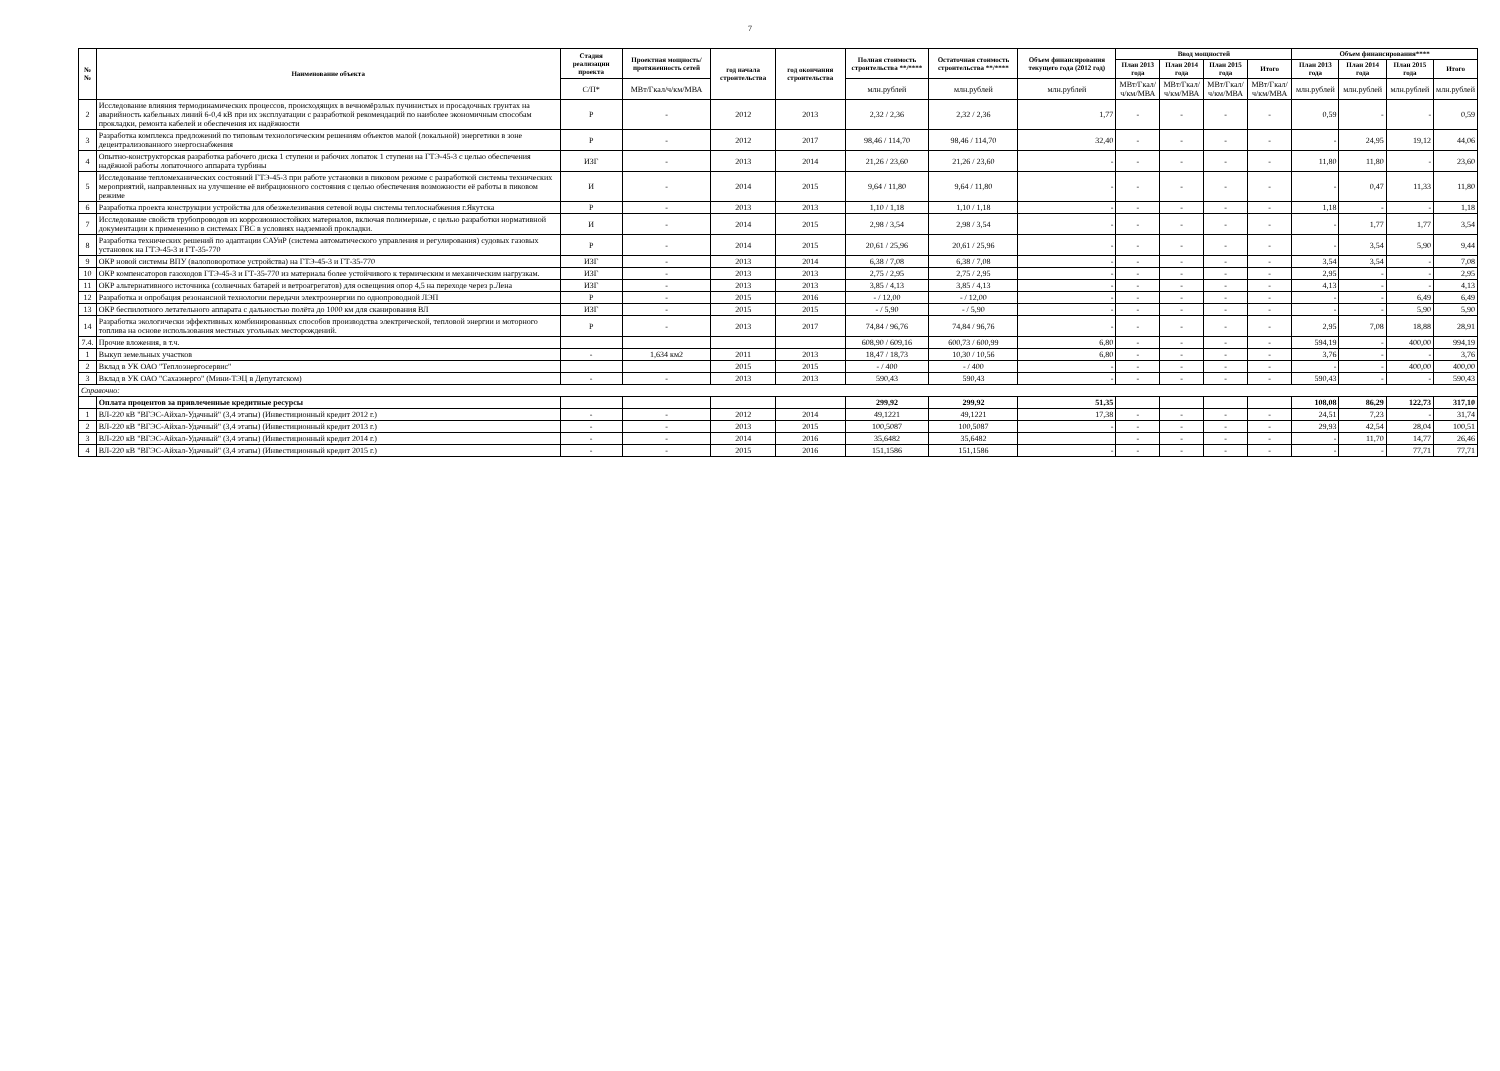7
| №№ | Наименование объекта | Стадия реализации проекта | Проектная мощность/ протяженность сетей | год начала строительства | год окончания строительства | Полная стоимость строительства **/**** | Остаточная стоимость строительства **/**** | Объем финансирования текущего года (2012 год) | Ввод мощностей | | | | Объем финансирования**** | | | |
| --- | --- | --- | --- | --- | --- | --- | --- | --- | --- | --- | --- | --- | --- | --- | --- | --- |
| | | | | | | | | | План 2013 года | План 2014 года | План 2015 года | Итого | План 2013 года | План 2014 года | План 2015 года | Итого |
| | | С/П* | МВт/Гкал/ч/км/МВА | | | млн.рублей | млн.рублей | млн.рублей | МВт/Гкал/ч/км/МВА | МВт/Гкал/ч/км/МВА | МВт/Гкал/ч/км/МВА | МВт/Гкал/ч/км/МВА | млн.рублей | млн.рублей | млн.рублей | млн.рублей |
| 2 | Исследование влияния термодинамических процессов, происходящих в вечномёрзлых пучинистых и просадочных грунтах на аварийность кабельных линий 6-0,4 кВ при их эксплуатации с разработкой рекомендаций по наиболее экономичным способам прокладки, ремонта кабелей и обеспечения их надёжности | Р | - | 2012 | 2013 | 2,32 / 2,36 | 2,32 / 2,36 | 1,77 | - | - | - | - | 0,59 | - | - | 0,59 |
| 3 | Разработка комплекса предложений по типовым технологическим решениям объектов малой (локальной) энергетики в зоне децентрализованного энергоснабжения | Р | - | 2012 | 2017 | 98,46 / 114,70 | 98,46 / 114,70 | 32,40 | - | - | - | - | - | 24,95 | 19,12 | 44,06 |
| 4 | Опытно-конструкторская разработка рабочего диска 1 ступени и рабочих лопаток 1 ступени на ГТЭ-45-3 с целью обеспечения надёжной работы лопаточного аппарата турбины | ИЗГ | - | 2013 | 2014 | 21,26 / 23,60 | 21,26 / 23,60 | - | - | - | - | - | 11,80 | 11,80 | - | 23,60 |
| 5 | Исследование тепломеханических состояний ГТЭ-45-3 при работе установки в пиковом режиме с разработкой системы технических мероприятий, направленных на улучшение её вибрационного состояния с целью обеспечения возможности её работы в пиковом режиме | И | - | 2014 | 2015 | 9,64 / 11,80 | 9,64 / 11,80 | - | - | - | - | - | - | 0,47 | 11,33 | 11,80 |
| 6 | Разработка проекта конструкции устройства для обезжелезивания сетевой воды системы теплоснабжения г.Якутска | Р | - | 2013 | 2013 | 1,10 / 1,18 | 1,10 / 1,18 | - | - | - | - | - | 1,18 | - | - | 1,18 |
| 7 | Исследование свойств трубопроводов из коррозионностойких материалов, включая полимерные, с целью разработки нормативной документации к применению в системах ГВС в условиях надземной прокладки. | И | - | 2014 | 2015 | 2,98 / 3,54 | 2,98 / 3,54 | - | - | - | - | - | - | 1,77 | 1,77 | 3,54 |
| 8 | Разработка технических решений по адаптации САУиР (система автоматического управления и регулирования) судовых газовых установок на ГТЭ-45-3 и ГТ-35-770 | Р | - | 2014 | 2015 | 20,61 / 25,96 | 20,61 / 25,96 | - | - | - | - | - | - | 3,54 | 5,90 | 9,44 |
| 9 | ОКР новой системы ВПУ (валоповоротное устройства) на ГТЭ-45-3 и ГТ-35-770 | ИЗГ | - | 2013 | 2014 | 6,38 / 7,08 | 6,38 / 7,08 | - | - | - | - | - | 3,54 | 3,54 | - | 7,08 |
| 10 | ОКР компенсаторов газоходов ГТЭ-45-3 и ГТ-35-770 из материала более устойчивого к термическим и механическим нагрузкам. | ИЗГ | - | 2013 | 2013 | 2,75 / 2,95 | 2,75 / 2,95 | - | - | - | - | - | 2,95 | - | - | 2,95 |
| 11 | ОКР альтернативного источника (солнечных батарей и ветроагрегатов) для освещения опор 4,5 на переходе через р.Лена | ИЗГ | - | 2013 | 2013 | 3,85 / 4,13 | 3,85 / 4,13 | - | - | - | - | - | 4,13 | - | - | 4,13 |
| 12 | Разработка и опробация резонансной технологии передачи электроэнергии по однопроводной ЛЭП | Р | - | 2015 | 2016 | - / 12,00 | - / 12,00 | - | - | - | - | - | - | - | 6,49 | 6,49 |
| 13 | ОКР беспилотного летательного аппарата с дальностью полёта до 1000 км для сканирования ВЛ | ИЗГ | - | 2015 | 2015 | - / 5,90 | - / 5,90 | - | - | - | - | - | - | - | 5,90 | 5,90 |
| 14 | Разработка экологически эффективных комбинированных способов производства электрической, тепловой энергии и моторного топлива на основе использования местных угольных месторождений. | Р | - | 2013 | 2017 | 74,84 / 96,76 | 74,84 / 96,76 | - | - | - | - | - | 2,95 | 7,08 | 18,88 | 28,91 |
| 7.4. | Прочие вложения, в т.ч. | | | | | 608,90 / 609,16 | 600,73 / 600,99 | 6,80 | - | - | - | - | 594,19 | - | 400,00 | 994,19 |
| 1 | Выкуп земельных участков | - | 1,634 км2 | 2011 | 2013 | 18,47 / 18,73 | 10,30 / 10,56 | 6,80 | - | - | - | - | 3,76 | - | - | 3,76 |
| 2 | Вклад в УК ОАО "Теплоэнергосервис" | | | 2015 | 2015 | - / 400 | - / 400 | - | - | - | - | - | - | - | 400,00 | 400,00 |
| 3 | Вклад в УК ОАО "Сахаэнерго" (Мини-ТЭЦ в Депутатском) | - | - | 2013 | 2013 | 590,43 | 590,43 | - | - | - | - | - | 590,43 | - | - | 590,43 |
| Справочно: | | | | | | | | | | | | | | | | |
| | Оплата процентов за привлеченные кредитные ресурсы | | | | | 299,92 | 299,92 | 51,35 | | | | | 108,08 | 86,29 | 122,73 | 317,10 |
| 1 | ВЛ-220 кВ "ВГЭС-Айхал-Удачный" (3,4 этапы) (Инвестиционный кредит 2012 г.) | - | - | 2012 | 2014 | 49,1221 | 49,1221 | 17,38 | - | - | - | - | 24,51 | 7,23 | - | 31,74 |
| 2 | ВЛ-220 кВ "ВГЭС-Айхал-Удачный" (3,4 этапы) (Инвестиционный кредит 2013 г.) | - | - | 2013 | 2015 | 100,5087 | 100,5087 | - | - | - | - | - | 29,93 | 42,54 | 28,04 | 100,51 |
| 3 | ВЛ-220 кВ "ВГЭС-Айхал-Удачный" (3,4 этапы) (Инвестиционный кредит 2014 г.) | - | - | 2014 | 2016 | 35,6482 | 35,6482 | | - | - | - | - | - | 11,70 | 14,77 | 26,46 |
| 4 | ВЛ-220 кВ "ВГЭС-Айхал-Удачный" (3,4 этапы) (Инвестиционный кредит 2015 г.) | - | - | 2015 | 2016 | 151,1586 | 151,1586 | - | - | - | - | - | - | - | 77,71 | 77,71 |